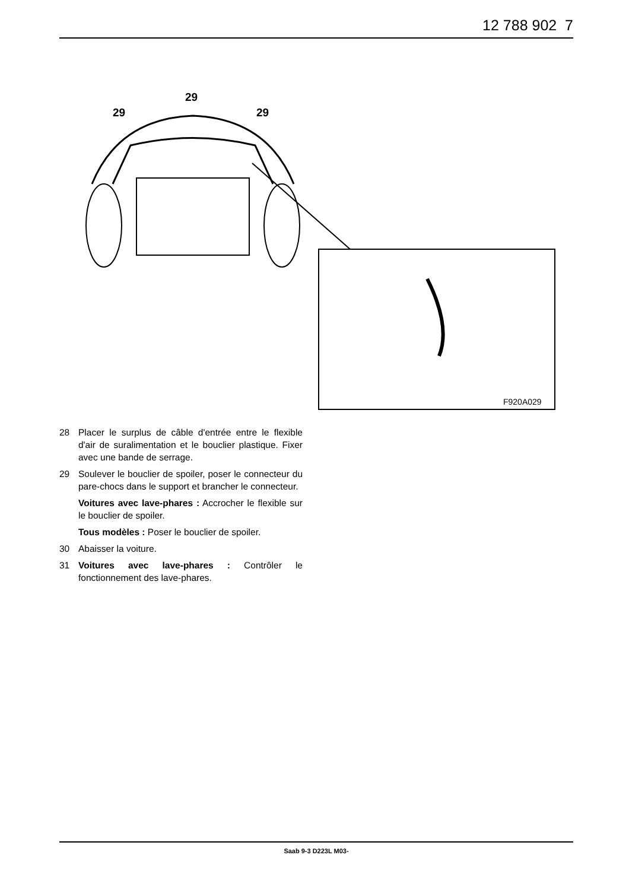12 788 902 7
29
29
29
F920A029
28 Placer le surplus de câble d'entrée entre le flexible d'air de suralimentation et le bouclier plastique. Fixer avec une bande de serrage.
29 Soulever le bouclier de spoiler, poser le connecteur du pare-chocs dans le support et brancher le connecteur.
Voitures avec lave-phares : Accrocher le flexible sur le bouclier de spoiler.
Tous modèles : Poser le bouclier de spoiler.
30 Abaisser la voiture.
31 Voitures avec lave-phares : Contrôler le fonctionnement des lave-phares.
Saab 9-3 D223L M03-